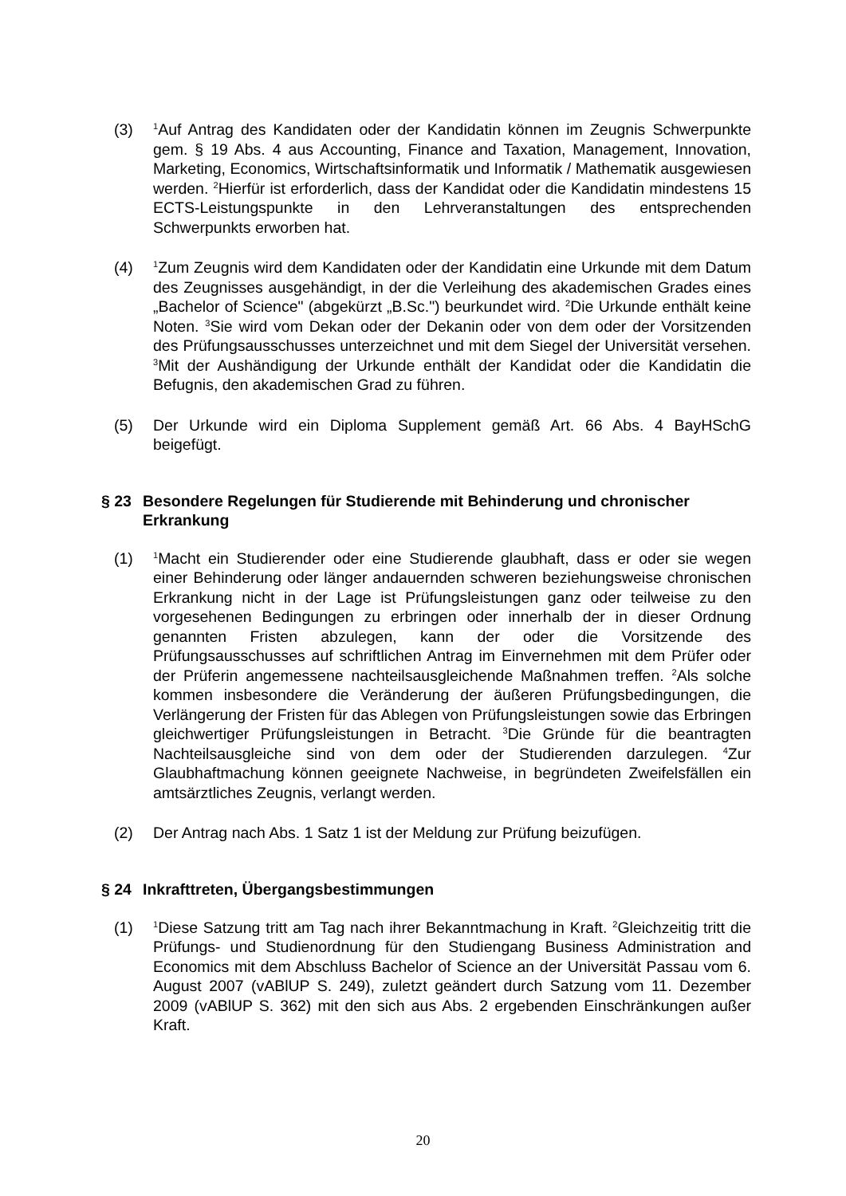(3) <sup>1</sup>Auf Antrag des Kandidaten oder der Kandidatin können im Zeugnis Schwerpunkte gem. § 19 Abs. 4 aus Accounting, Finance and Taxation, Management, Innovation, Marketing, Economics, Wirtschaftsinformatik und Informatik / Mathematik ausgewiesen werden. <sup>2</sup>Hierfür ist erforderlich, dass der Kandidat oder die Kandidatin mindestens 15 ECTS-Leistungspunkte in den Lehrveranstaltungen des entsprechenden Schwerpunkts erworben hat.
(4) <sup>1</sup>Zum Zeugnis wird dem Kandidaten oder der Kandidatin eine Urkunde mit dem Datum des Zeugnisses ausgehändigt, in der die Verleihung des akademischen Grades eines „Bachelor of Science" (abgekürzt „B.Sc.") beurkundet wird. <sup>2</sup>Die Urkunde enthält keine Noten. <sup>3</sup>Sie wird vom Dekan oder der Dekanin oder von dem oder der Vorsitzenden des Prüfungsausschusses unterzeichnet und mit dem Siegel der Universität versehen. <sup>3</sup>Mit der Aushändigung der Urkunde enthält der Kandidat oder die Kandidatin die Befugnis, den akademischen Grad zu führen.
(5) Der Urkunde wird ein Diploma Supplement gemäß Art. 66 Abs. 4 BayHSchG beigefügt.
§ 23 Besondere Regelungen für Studierende mit Behinderung und chronischer Erkrankung
(1) <sup>1</sup>Macht ein Studierender oder eine Studierende glaubhaft, dass er oder sie wegen einer Behinderung oder länger andauernden schweren beziehungsweise chronischen Erkrankung nicht in der Lage ist Prüfungsleistungen ganz oder teilweise zu den vorgesehenen Bedingungen zu erbringen oder innerhalb der in dieser Ordnung genannten Fristen abzulegen, kann der oder die Vorsitzende des Prüfungsausschusses auf schriftlichen Antrag im Einvernehmen mit dem Prüfer oder der Prüferin angemessene nachteilsausgleichende Maßnahmen treffen. <sup>2</sup>Als solche kommen insbesondere die Veränderung der äußeren Prüfungsbedingungen, die Verlängerung der Fristen für das Ablegen von Prüfungsleistungen sowie das Erbringen gleichwertiger Prüfungsleistungen in Betracht. <sup>3</sup>Die Gründe für die beantragten Nachteilsausgleiche sind von dem oder der Studierenden darzulegen. <sup>4</sup>Zur Glaubhaftmachung können geeignete Nachweise, in begründeten Zweifelsfällen ein amtsärztliches Zeugnis, verlangt werden.
(2) Der Antrag nach Abs. 1 Satz 1 ist der Meldung zur Prüfung beizufügen.
§ 24 Inkrafttreten, Übergangsbestimmungen
(1) <sup>1</sup>Diese Satzung tritt am Tag nach ihrer Bekanntmachung in Kraft. <sup>2</sup>Gleichzeitig tritt die Prüfungs- und Studienordnung für den Studiengang Business Administration and Economics mit dem Abschluss Bachelor of Science an der Universität Passau vom 6. August 2007 (vABlUP S. 249), zuletzt geändert durch Satzung vom 11. Dezember 2009 (vABlUP S. 362) mit den sich aus Abs. 2 ergebenden Einschränkungen außer Kraft.
20